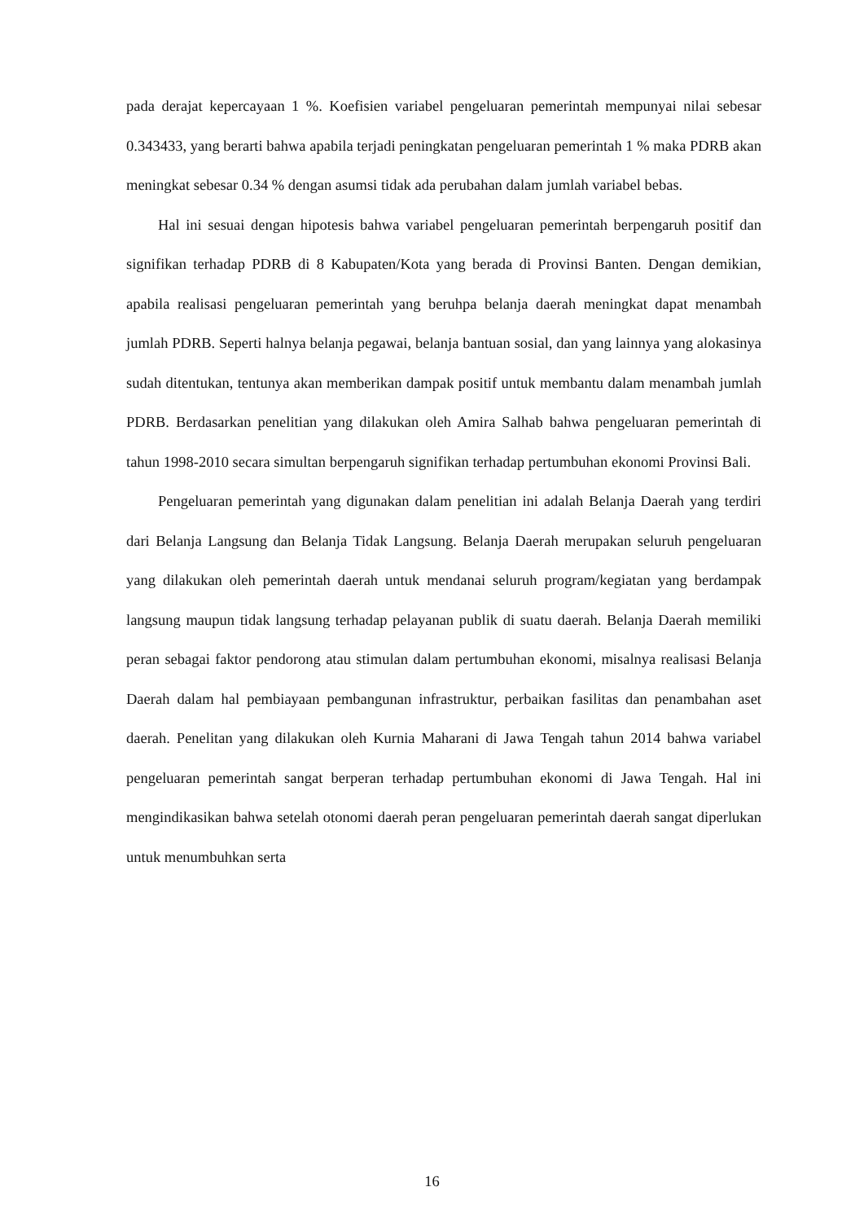pada derajat kepercayaan 1 %. Koefisien variabel pengeluaran pemerintah mempunyai nilai sebesar 0.343433, yang berarti bahwa apabila terjadi peningkatan pengeluaran pemerintah 1 % maka PDRB akan meningkat sebesar 0.34 % dengan asumsi tidak ada perubahan dalam jumlah variabel bebas.
Hal ini sesuai dengan hipotesis bahwa variabel pengeluaran pemerintah berpengaruh positif dan signifikan terhadap PDRB di 8 Kabupaten/Kota yang berada di Provinsi Banten. Dengan demikian, apabila realisasi pengeluaran pemerintah yang beruhpa belanja daerah meningkat dapat menambah jumlah PDRB. Seperti halnya belanja pegawai, belanja bantuan sosial, dan yang lainnya yang alokasinya sudah ditentukan, tentunya akan memberikan dampak positif untuk membantu dalam menambah jumlah PDRB. Berdasarkan penelitian yang dilakukan oleh Amira Salhab bahwa pengeluaran pemerintah di tahun 1998-2010 secara simultan berpengaruh signifikan terhadap pertumbuhan ekonomi Provinsi Bali.
Pengeluaran pemerintah yang digunakan dalam penelitian ini adalah Belanja Daerah yang terdiri dari Belanja Langsung dan Belanja Tidak Langsung. Belanja Daerah merupakan seluruh pengeluaran yang dilakukan oleh pemerintah daerah untuk mendanai seluruh program/kegiatan yang berdampak langsung maupun tidak langsung terhadap pelayanan publik di suatu daerah. Belanja Daerah memiliki peran sebagai faktor pendorong atau stimulan dalam pertumbuhan ekonomi, misalnya realisasi Belanja Daerah dalam hal pembiayaan pembangunan infrastruktur, perbaikan fasilitas dan penambahan aset daerah. Penelitan yang dilakukan oleh Kurnia Maharani di Jawa Tengah tahun 2014 bahwa variabel pengeluaran pemerintah sangat berperan terhadap pertumbuhan ekonomi di Jawa Tengah. Hal ini mengindikasikan bahwa setelah otonomi daerah peran pengeluaran pemerintah daerah sangat diperlukan untuk menumbuhkan serta
16